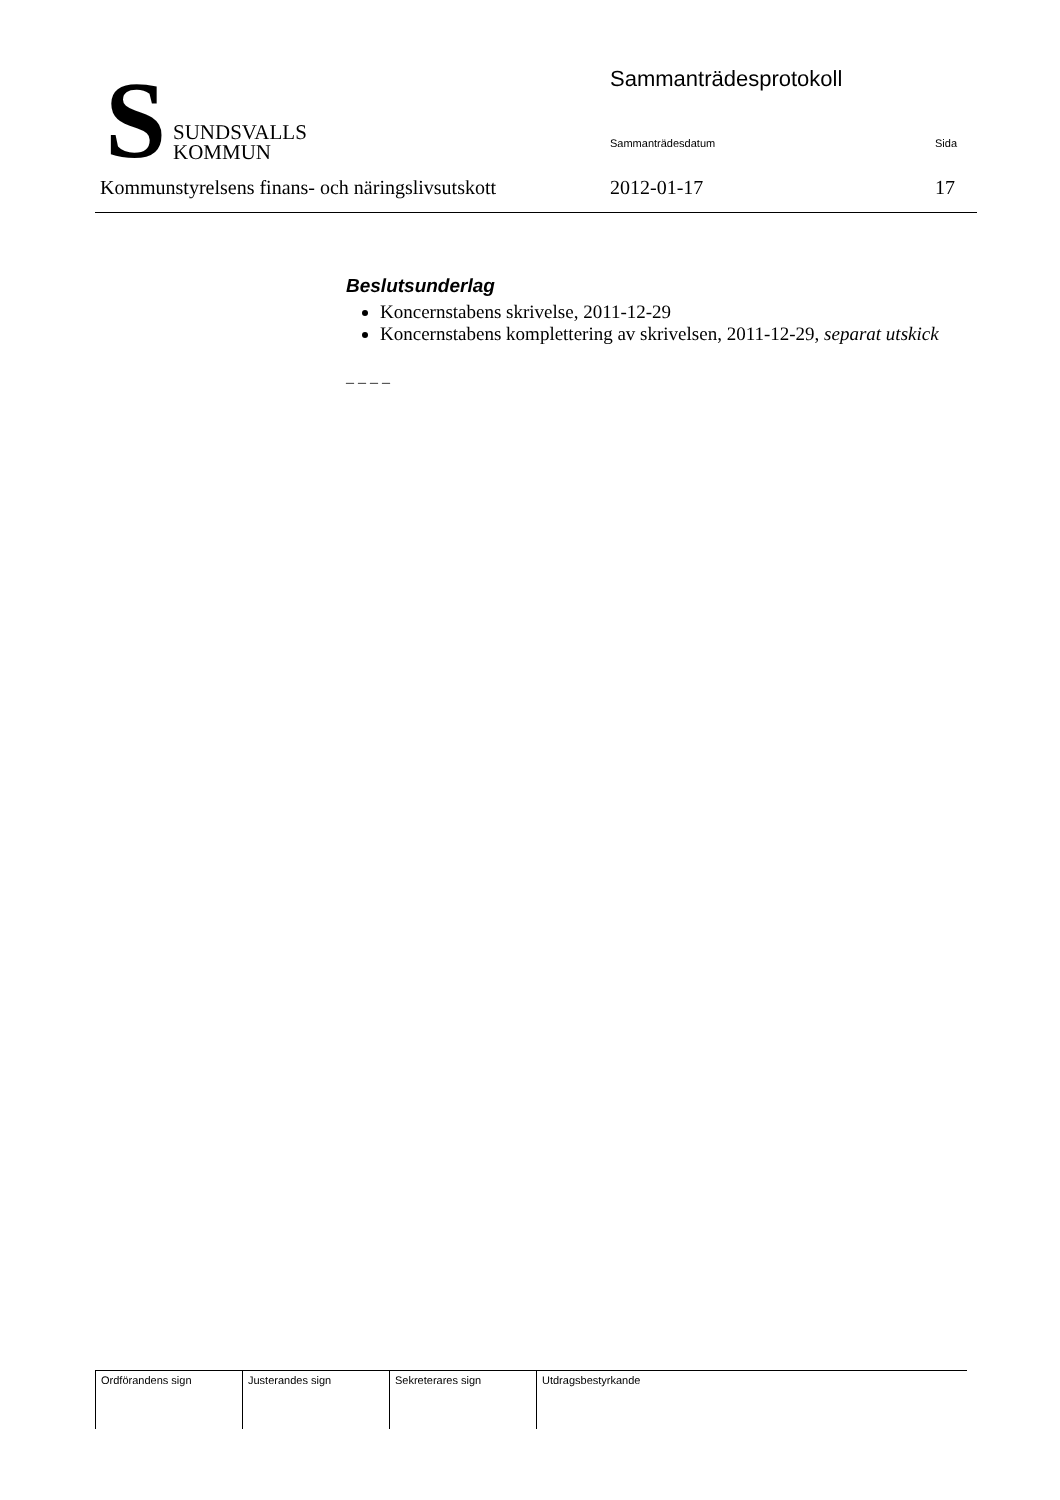S
SUNDSVALLS
KOMMUN
Sammanträdesprotokoll
Sammanträdesdatum Sida
Kommunstyrelsens finans- och näringslivsutskott
2012-01-17 17
Beslutsunderlag
Koncernstabens skrivelse, 2011-12-29
Koncernstabens komplettering av skrivelsen, 2011-12-29, separat utskick
– – – –
| Ordförandens sign | Justerandes sign | Sekreterares sign | Utdragsbestyrkande |